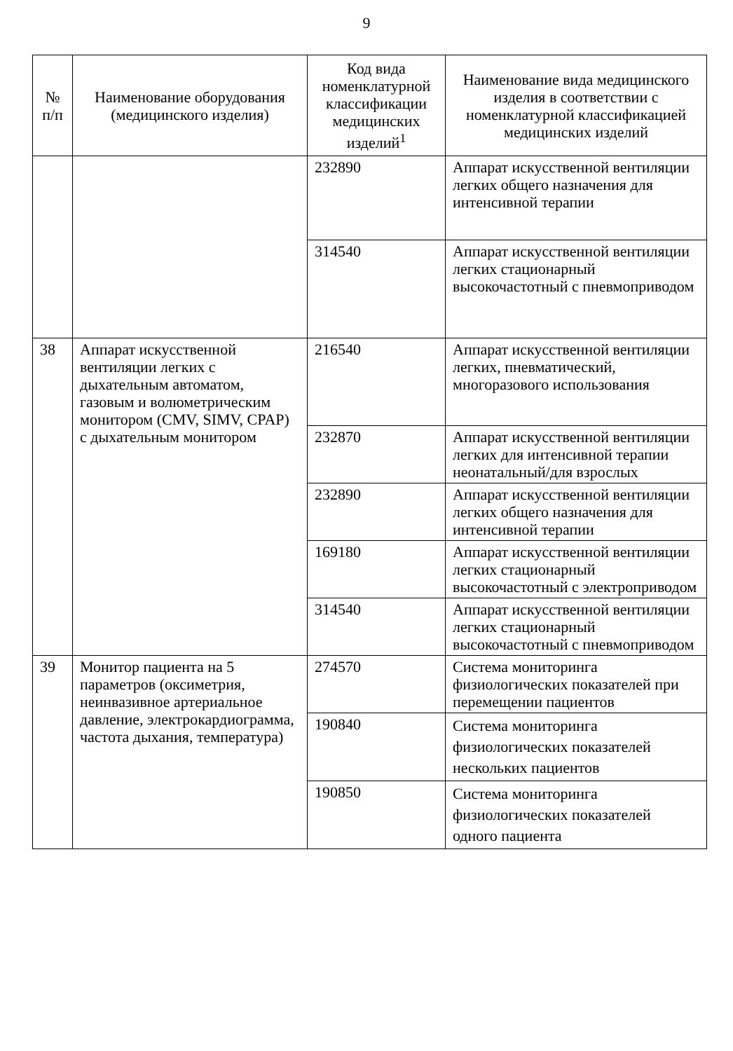9
| № п/п | Наименование оборудования (медицинского изделия) | Код вида номенклатурной классификации медицинских изделий<sup>1</sup> | Наименование вида медицинского изделия в соответствии с номенклатурной классификацией медицинских изделий |
| --- | --- | --- | --- |
| | | 232890 | Аппарат искусственной вентиляции легких общего назначения для интенсивной терапии |
| | | 314540 | Аппарат искусственной вентиляции легких стационарный высокочастотный с пневмоприводом |
| 38 | Аппарат искусственной вентиляции легких с дыхательным автоматом, газовым и волюметрическим монитором (CMV, SIMV, CPAP) с дыхательным монитором | 216540 | Аппарат искусственной вентиляции легких, пневматический, многоразового использования |
| | | 232870 | Аппарат искусственной вентиляции легких для интенсивной терапии неонатальный/для взрослых |
| | | 232890 | Аппарат искусственной вентиляции легких общего назначения для интенсивной терапии |
| | | 169180 | Аппарат искусственной вентиляции легких стационарный высокочастотный с электроприводом |
| | | 314540 | Аппарат искусственной вентиляции легких стационарный высокочастотный с пневмоприводом |
| 39 | Монитор пациента на 5 параметров (оксиметрия, неинвазивное артериальное давление, электрокардиограмма, частота дыхания, температура) | 274570 | Система мониторинга физиологических показателей при перемещении пациентов |
| | | 190840 | Система мониторинга физиологических показателей нескольких пациентов |
| | | 190850 | Система мониторинга физиологических показателей одного пациента |